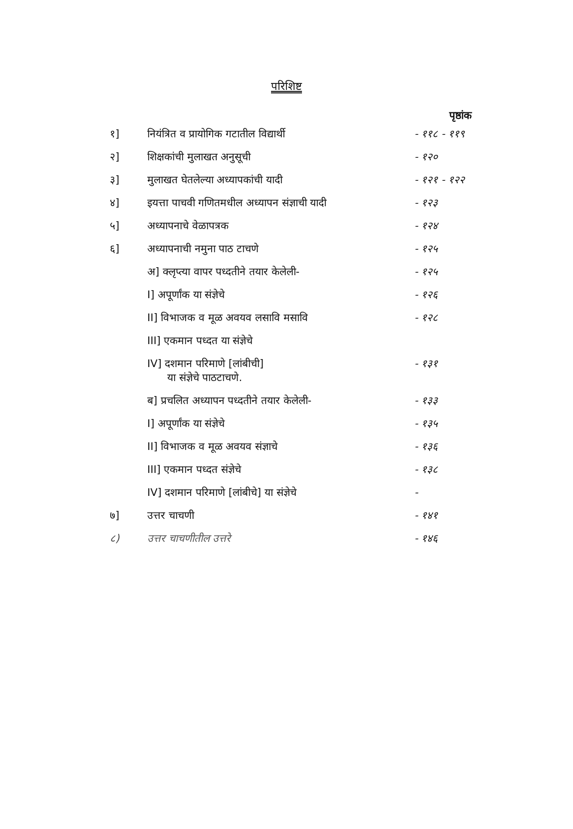परिशिष्ट
पृष्ठांक
| १] | नियंत्रित व प्रायोगिक गटातील विद्यार्थी | - ११८ - ११९ |
| २] | शिक्षकांची मुलाखत अनुसूची | - १२० |
| ३] | मुलाखत घेतलेल्या अध्यापकांची यादी | - १२१ - १२२ |
| ४] | इयत्ता पाचवी गणितमधील अध्यापन संज्ञाची यादी | - १२३ |
| ५] | अध्यापनाचे वेळापत्रक | - १२४ |
| ६] | अध्यापनाची नमुना पाठ टाचणे | - १२५ |
| | अ] क्लृप्त्या वापर पध्दतीने तयार केलेली- | - १२५ |
| | I] अपूर्णांक या संज्ञेचे | - १२६ |
| | II] विभाजक व मूळ अवयव लसावि मसावि | - १२८ |
| | III] एकमान पध्दत या संज्ञेचे | |
| | IV] दशमान परिमाणे [लांबीची] या संज्ञेचे पाठटाचणे. | - १३१ |
| | ब] प्रचलित अध्यापन पध्दतीने तयार केलेली- | - १३३ |
| | I] अपूर्णांक या संज्ञेचे | - १३५ |
| | II] विभाजक व मूळ अवयव संज्ञाचे | - १३६ |
| | III] एकमान पध्दत संज्ञेचे | - १३८ |
| | IV] दशमान परिमाणे [लांबीचे] या संज्ञेचे | - |
| ७] | उत्तर चाचणी | - १४१ |
| ८) | उत्तर चाचणीतील उत्तरे | - १४६ |